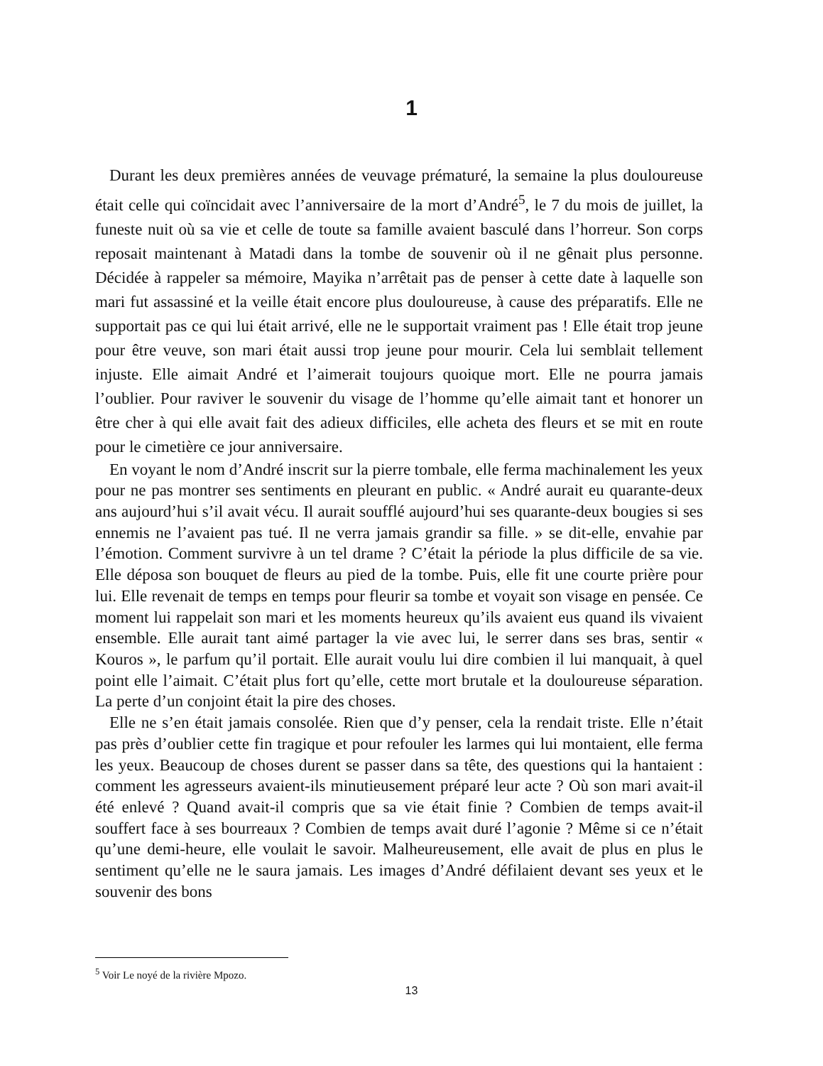1
Durant les deux premières années de veuvage prématuré, la semaine la plus douloureuse était celle qui coïncidait avec l’anniversaire de la mort d’André<sup>5</sup>, le 7 du mois de juillet, la funeste nuit où sa vie et celle de toute sa famille avaient basculé dans l’horreur. Son corps reposait maintenant à Matadi dans la tombe de souvenir où il ne gênait plus personne. Décidée à rappeler sa mémoire, Mayika n’arrêtait pas de penser à cette date à laquelle son mari fut assassiné et la veille était encore plus douloureuse, à cause des préparatifs. Elle ne supportait pas ce qui lui était arrivé, elle ne le supportait vraiment pas ! Elle était trop jeune pour être veuve, son mari était aussi trop jeune pour mourir. Cela lui semblait tellement injuste. Elle aimait André et l’aimerait toujours quoique mort. Elle ne pourra jamais l’oublier. Pour raviver le souvenir du visage de l’homme qu’elle aimait tant et honorer un être cher à qui elle avait fait des adieux difficiles, elle acheta des fleurs et se mit en route pour le cimetière ce jour anniversaire.
En voyant le nom d’André inscrit sur la pierre tombale, elle ferma machinalement les yeux pour ne pas montrer ses sentiments en pleurant en public. « André aurait eu quarante-deux ans aujourd’hui s’il avait vécu. Il aurait soufflé aujourd’hui ses quarante-deux bougies si ses ennemis ne l’avaient pas tué. Il ne verra jamais grandir sa fille. » se dit-elle, envahie par l’émotion. Comment survivre à un tel drame ? C’était la période la plus difficile de sa vie. Elle déposa son bouquet de fleurs au pied de la tombe. Puis, elle fit une courte prière pour lui. Elle revenait de temps en temps pour fleurir sa tombe et voyait son visage en pensée. Ce moment lui rappelait son mari et les moments heureux qu’ils avaient eus quand ils vivaient ensemble. Elle aurait tant aimé partager la vie avec lui, le serrer dans ses bras, sentir « Kouros », le parfum qu’il portait. Elle aurait voulu lui dire combien il lui manquait, à quel point elle l’aimait. C’était plus fort qu’elle, cette mort brutale et la douloureuse séparation. La perte d’un conjoint était la pire des choses.
Elle ne s’en était jamais consolée. Rien que d’y penser, cela la rendait triste. Elle n’était pas près d’oublier cette fin tragique et pour refouler les larmes qui lui montaient, elle ferma les yeux. Beaucoup de choses durent se passer dans sa tête, des questions qui la hantaient : comment les agresseurs avaient-ils minutieusement préparé leur acte ? Où son mari avait-il été enlevé ? Quand avait-il compris que sa vie était finie ? Combien de temps avait-il souffert face à ses bourreaux ? Combien de temps avait duré l’agonie ? Même si ce n’était qu’une demi-heure, elle voulait le savoir. Malheureusement, elle avait de plus en plus le sentiment qu’elle ne le saura jamais. Les images d’André défilaient devant ses yeux et le souvenir des bons
<sup>5</sup> Voir Le noyé de la rivière Mpozo.
13